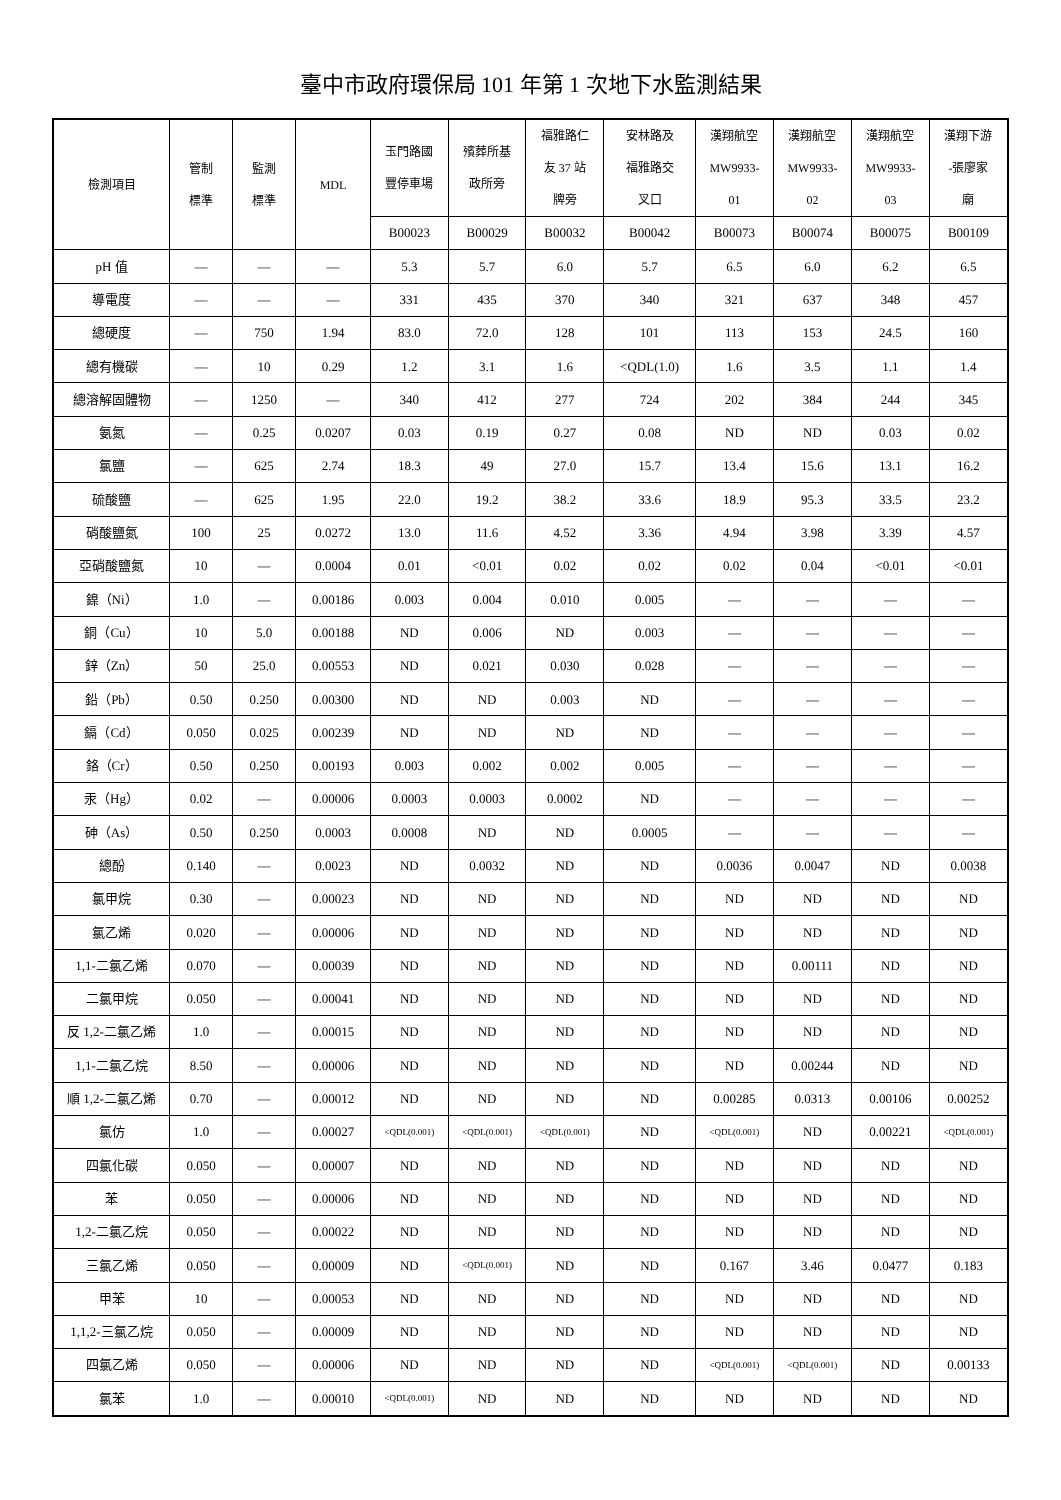臺中市政府環保局 101 年第 1 次地下水監測結果
| 檢測項目 | 管制 標準 | 監測 標準 | MDL | 玉門路國 豐停車場 | 殯葬所基 政所旁 | 福雅路仁 友 37 站 牌旁 | 安林路及 福雅路交 叉口 | 漢翔航空 MW9933- 01 | 漢翔航空 MW9933- 02 | 漢翔航空 MW9933- 03 | 漢翔下游 -張廖家 廟 |
| --- | --- | --- | --- | --- | --- | --- | --- | --- | --- | --- | --- |
| | | | | B00023 | B00029 | B00032 | B00042 | B00073 | B00074 | B00075 | B00109 |
| pH 值 | — | — | — | 5.3 | 5.7 | 6.0 | 5.7 | 6.5 | 6.0 | 6.2 | 6.5 |
| 導電度 | — | — | — | 331 | 435 | 370 | 340 | 321 | 637 | 348 | 457 |
| 總硬度 | — | 750 | 1.94 | 83.0 | 72.0 | 128 | 101 | 113 | 153 | 24.5 | 160 |
| 總有機碳 | — | 10 | 0.29 | 1.2 | 3.1 | 1.6 | <QDL(1.0) | 1.6 | 3.5 | 1.1 | 1.4 |
| 總溶解固體物 | — | 1250 | — | 340 | 412 | 277 | 724 | 202 | 384 | 244 | 345 |
| 氨氮 | — | 0.25 | 0.0207 | 0.03 | 0.19 | 0.27 | 0.08 | ND | ND | 0.03 | 0.02 |
| 氯鹽 | — | 625 | 2.74 | 18.3 | 49 | 27.0 | 15.7 | 13.4 | 15.6 | 13.1 | 16.2 |
| 硫酸鹽 | — | 625 | 1.95 | 22.0 | 19.2 | 38.2 | 33.6 | 18.9 | 95.3 | 33.5 | 23.2 |
| 硝酸鹽氮 | 100 | 25 | 0.0272 | 13.0 | 11.6 | 4.52 | 3.36 | 4.94 | 3.98 | 3.39 | 4.57 |
| 亞硝酸鹽氮 | 10 | — | 0.0004 | 0.01 | <0.01 | 0.02 | 0.02 | 0.02 | 0.04 | <0.01 | <0.01 |
| 鎳（Ni） | 1.0 | — | 0.00186 | 0.003 | 0.004 | 0.010 | 0.005 | — | — | — | — |
| 銅（Cu） | 10 | 5.0 | 0.00188 | ND | 0.006 | ND | 0.003 | — | — | — | — |
| 鋅（Zn） | 50 | 25.0 | 0.00553 | ND | 0.021 | 0.030 | 0.028 | — | — | — | — |
| 鉛（Pb） | 0.50 | 0.250 | 0.00300 | ND | ND | 0.003 | ND | — | — | — | — |
| 鎘（Cd） | 0.050 | 0.025 | 0.00239 | ND | ND | ND | ND | — | — | — | — |
| 鉻（Cr） | 0.50 | 0.250 | 0.00193 | 0.003 | 0.002 | 0.002 | 0.005 | — | — | — | — |
| 汞（Hg） | 0.02 | — | 0.00006 | 0.0003 | 0.0003 | 0.0002 | ND | — | — | — | — |
| 砷（As） | 0.50 | 0.250 | 0.0003 | 0.0008 | ND | ND | 0.0005 | — | — | — | — |
| 總酚 | 0.140 | — | 0.0023 | ND | 0.0032 | ND | ND | 0.0036 | 0.0047 | ND | 0.0038 |
| 氯甲烷 | 0.30 | — | 0.00023 | ND | ND | ND | ND | ND | ND | ND | ND |
| 氯乙烯 | 0.020 | — | 0.00006 | ND | ND | ND | ND | ND | ND | ND | ND |
| 1,1-二氯乙烯 | 0.070 | — | 0.00039 | ND | ND | ND | ND | ND | 0.00111 | ND | ND |
| 二氯甲烷 | 0.050 | — | 0.00041 | ND | ND | ND | ND | ND | ND | ND | ND |
| 反 1,2-二氯乙烯 | 1.0 | — | 0.00015 | ND | ND | ND | ND | ND | ND | ND | ND |
| 1,1-二氯乙烷 | 8.50 | — | 0.00006 | ND | ND | ND | ND | ND | 0.00244 | ND | ND |
| 順 1,2-二氯乙烯 | 0.70 | — | 0.00012 | ND | ND | ND | ND | 0.00285 | 0.0313 | 0.00106 | 0.00252 |
| 氯仿 | 1.0 | — | 0.00027 | <QDL(0.001) | <QDL(0.001) | <QDL(0.001) | ND | <QDL(0.001) | ND | 0.00221 | <QDL(0.001) |
| 四氯化碳 | 0.050 | — | 0.00007 | ND | ND | ND | ND | ND | ND | ND | ND |
| 苯 | 0.050 | — | 0.00006 | ND | ND | ND | ND | ND | ND | ND | ND |
| 1,2-二氯乙烷 | 0.050 | — | 0.00022 | ND | ND | ND | ND | ND | ND | ND | ND |
| 三氯乙烯 | 0.050 | — | 0.00009 | ND | <QDL(0.001) | ND | ND | 0.167 | 3.46 | 0.0477 | 0.183 |
| 甲苯 | 10 | — | 0.00053 | ND | ND | ND | ND | ND | ND | ND | ND |
| 1,1,2-三氯乙烷 | 0.050 | — | 0.00009 | ND | ND | ND | ND | ND | ND | ND | ND |
| 四氯乙烯 | 0.050 | — | 0.00006 | ND | ND | ND | ND | <QDL(0.001) | <QDL(0.001) | ND | 0.00133 |
| 氯苯 | 1.0 | — | 0.00010 | <QDL(0.001) | ND | ND | ND | ND | ND | ND | ND |